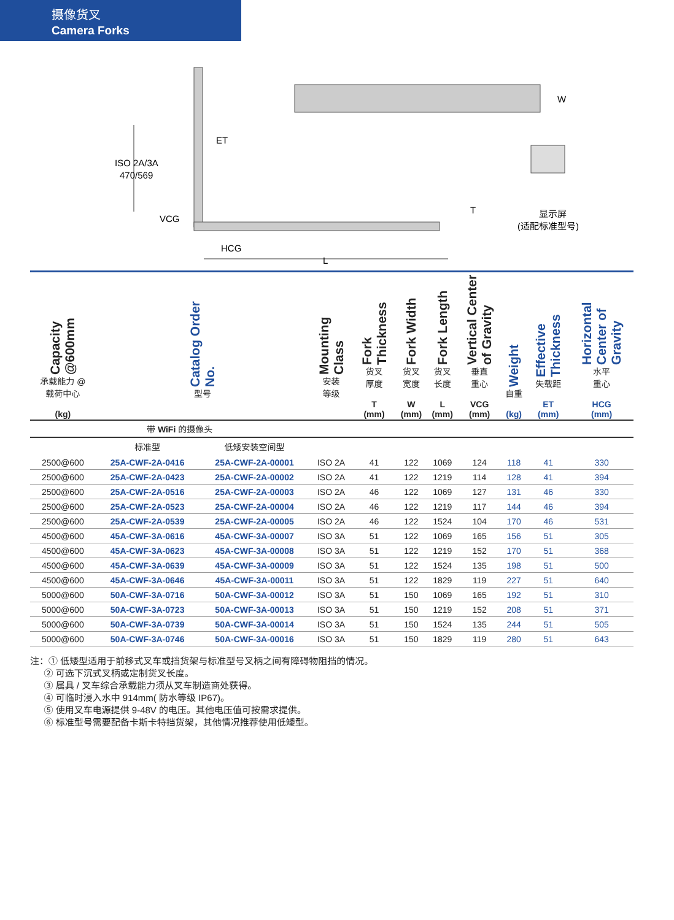摄像货叉
Camera Forks
ISO 2A/3A
470/569
ET
VCG
HCG
L
T
W
显示屏
(适配标准型号)
| Capacity @600mm 承载能力 @ 载荷中心 (kg) | Catalog Order No. 型号 | | Mounting Class 安装 等级 | Fork Thickness 货叉 厚度 T (mm) | Fork Width 货叉 宽度 W (mm) | Fork Length 货叉 长度 L (mm) | Vertical Center of Gravity 垂直 重心 VCG (mm) | Weight 自重 (kg) | Effective Thickness 失载距 ET (mm) | Horizontal Center of Gravity 水平 重心 HCG (mm) |
| --- | --- | --- | --- | --- | --- | --- | --- | --- | --- | --- |
| 带 WiFi 的摄像头 | | | | | | | | | | |
| | 标准型 | 低矮安装空间型 | | | | | | | | |
| 2500@600 | 25A-CWF-2A-0416 | 25A-CWF-2A-00001 | ISO 2A | 41 | 122 | 1069 | 124 | 118 | 41 | 330 |
| 2500@600 | 25A-CWF-2A-0423 | 25A-CWF-2A-00002 | ISO 2A | 41 | 122 | 1219 | 114 | 128 | 41 | 394 |
| 2500@600 | 25A-CWF-2A-0516 | 25A-CWF-2A-00003 | ISO 2A | 46 | 122 | 1069 | 127 | 131 | 46 | 330 |
| 2500@600 | 25A-CWF-2A-0523 | 25A-CWF-2A-00004 | ISO 2A | 46 | 122 | 1219 | 117 | 144 | 46 | 394 |
| 2500@600 | 25A-CWF-2A-0539 | 25A-CWF-2A-00005 | ISO 2A | 46 | 122 | 1524 | 104 | 170 | 46 | 531 |
| 4500@600 | 45A-CWF-3A-0616 | 45A-CWF-3A-00007 | ISO 3A | 51 | 122 | 1069 | 165 | 156 | 51 | 305 |
| 4500@600 | 45A-CWF-3A-0623 | 45A-CWF-3A-00008 | ISO 3A | 51 | 122 | 1219 | 152 | 170 | 51 | 368 |
| 4500@600 | 45A-CWF-3A-0639 | 45A-CWF-3A-00009 | ISO 3A | 51 | 122 | 1524 | 135 | 198 | 51 | 500 |
| 4500@600 | 45A-CWF-3A-0646 | 45A-CWF-3A-00011 | ISO 3A | 51 | 122 | 1829 | 119 | 227 | 51 | 640 |
| 5000@600 | 50A-CWF-3A-0716 | 50A-CWF-3A-00012 | ISO 3A | 51 | 150 | 1069 | 165 | 192 | 51 | 310 |
| 5000@600 | 50A-CWF-3A-0723 | 50A-CWF-3A-00013 | ISO 3A | 51 | 150 | 1219 | 152 | 208 | 51 | 371 |
| 5000@600 | 50A-CWF-3A-0739 | 50A-CWF-3A-00014 | ISO 3A | 51 | 150 | 1524 | 135 | 244 | 51 | 505 |
| 5000@600 | 50A-CWF-3A-0746 | 50A-CWF-3A-00016 | ISO 3A | 51 | 150 | 1829 | 119 | 280 | 51 | 643 |
注：① 低矮型适用于前移式叉车或挡货架与标准型号叉柄之间有障碍物阻挡的情况。
  ② 可选下沉式叉柄或定制货叉长度。
  ③ 属具 / 叉车综合承载能力须从叉车制造商处获得。
  ④ 可临时浸入水中 914mm( 防水等级 IP67)。
  ⑤ 使用叉车电源提供 9-48V 的电压。其他电压值可按需求提供。
  ⑥ 标准型号需要配备卡斯卡特挡货架，其他情况推荐使用低矮型。